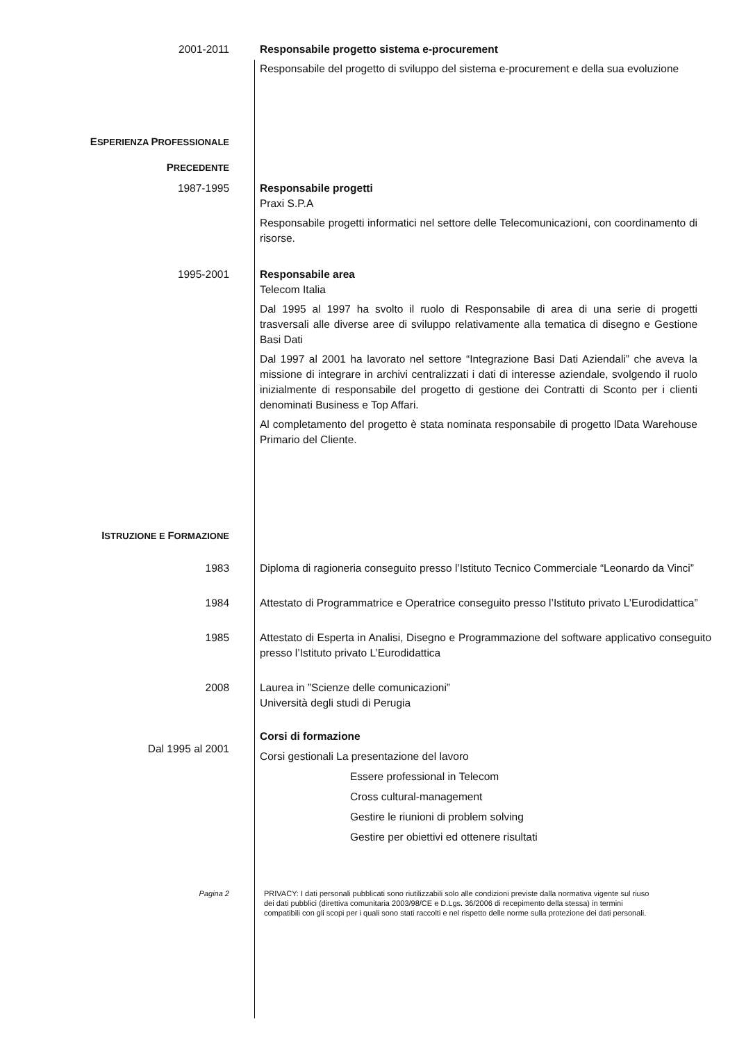2001-2011 Responsabile progetto sistema e-procurement
Responsabile del progetto di sviluppo del sistema e-procurement e della sua evoluzione
ESPERIENZA PROFESSIONALE
PRECEDENTE
1987-1995 Responsabile progetti
Praxi S.P.A
Responsabile progetti informatici nel settore delle Telecomunicazioni, con coordinamento di risorse.
1995-2001 Responsabile area
Telecom Italia
Dal 1995 al 1997 ha svolto il ruolo di Responsabile di area di una serie di progetti trasversali alle diverse aree di sviluppo relativamente alla tematica di disegno e Gestione Basi Dati
Dal 1997 al 2001 ha lavorato nel settore “Integrazione Basi Dati Aziendali” che aveva la missione di integrare in archivi centralizzati i dati di interesse aziendale, svolgendo il ruolo inizialmente di responsabile del progetto di gestione dei Contratti di Sconto per i clienti denominati Business e Top Affari.
Al completamento del progetto è stata nominata responsabile di progetto lData Warehouse Primario del Cliente.
ISTRUZIONE E FORMAZIONE
1983 Diploma di ragioneria conseguito presso l’Istituto Tecnico Commerciale “Leonardo da Vinci”
1984 Attestato di Programmatrice e Operatrice conseguito presso l’Istituto privato L’Eurodidattica”
1985 Attestato di Esperta in Analisi, Disegno e Programmazione del software applicativo conseguito presso l’Istituto privato L’Eurodidattica
2008 Laurea in ”Scienze delle comunicazioni”
Università degli studi di Perugia
Dal 1995 al 2001
Corsi di formazione
Corsi gestionali La presentazione del lavoro
Essere professional in Telecom
Cross cultural-management
Gestire le riunioni di problem solving
Gestire per obiettivi ed ottenere risultati
Pagina 2 PRIVACY: I dati personali pubblicati sono riutilizzabili solo alle condizioni previste dalla normativa vigente sul riuso dei dati pubblici (direttiva comunitaria 2003/98/CE e D.Lgs. 36/2006 di recepimento della stessa) in termini compatibili con gli scopi per i quali sono stati raccolti e nel rispetto delle norme sulla protezione dei dati personali.